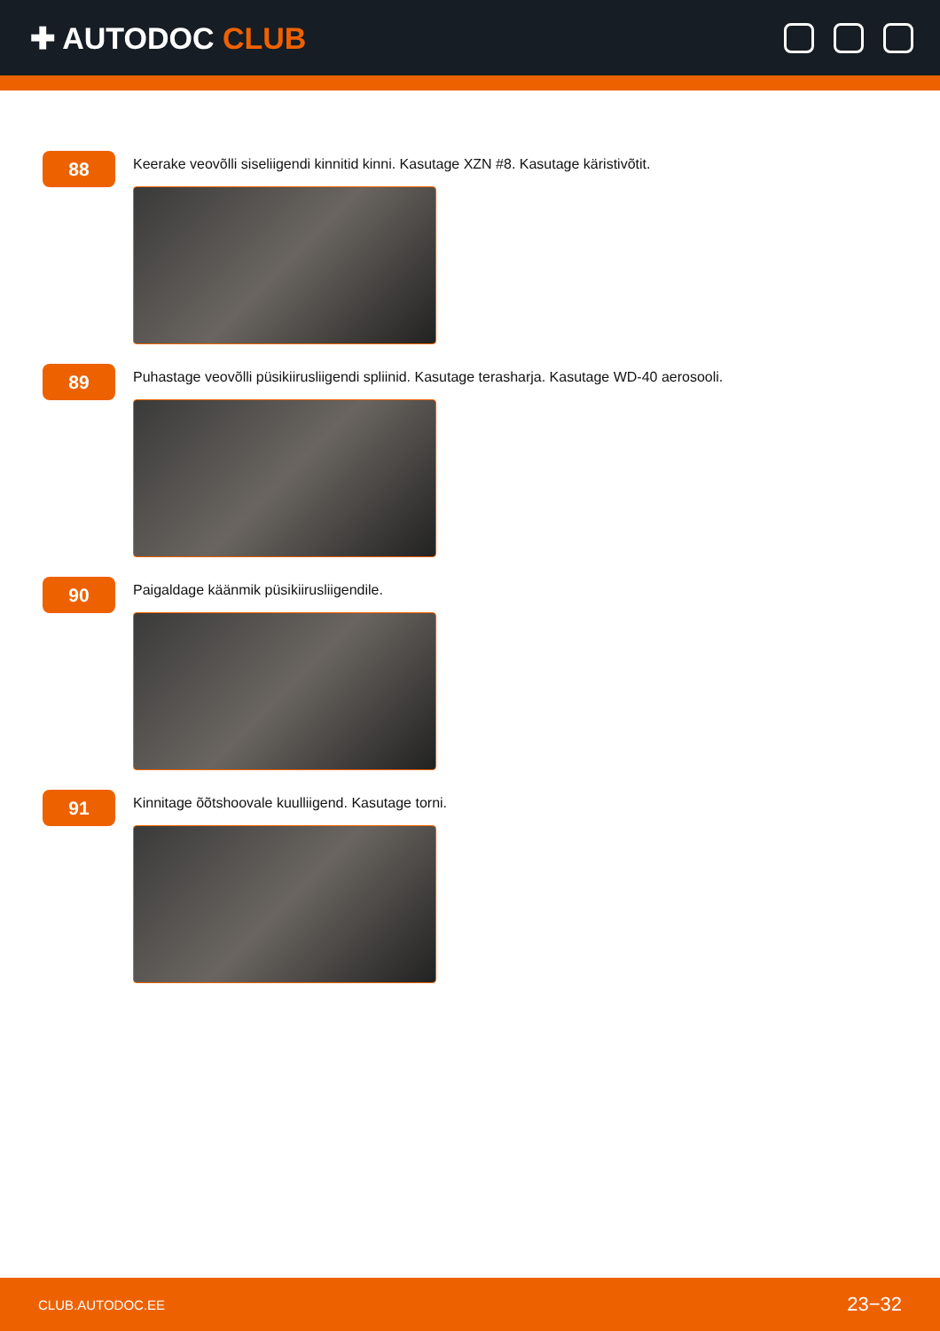✚ AUTODOC CLUB
88
Keerake veovõlli siseliigendi kinnitid kinni. Kasutage XZN #8. Kasutage käristivõtit.
89
Puhastage veovõlli püsikiirusliigendi spliinid. Kasutage terasharja. Kasutage WD-40 aerosooli.
90
Paigaldage käänmik püsikiirusliigendile.
91
Kinnitage õõtshoovale kuulliigend. Kasutage torni.
CLUB.AUTODOC.EE 23−32